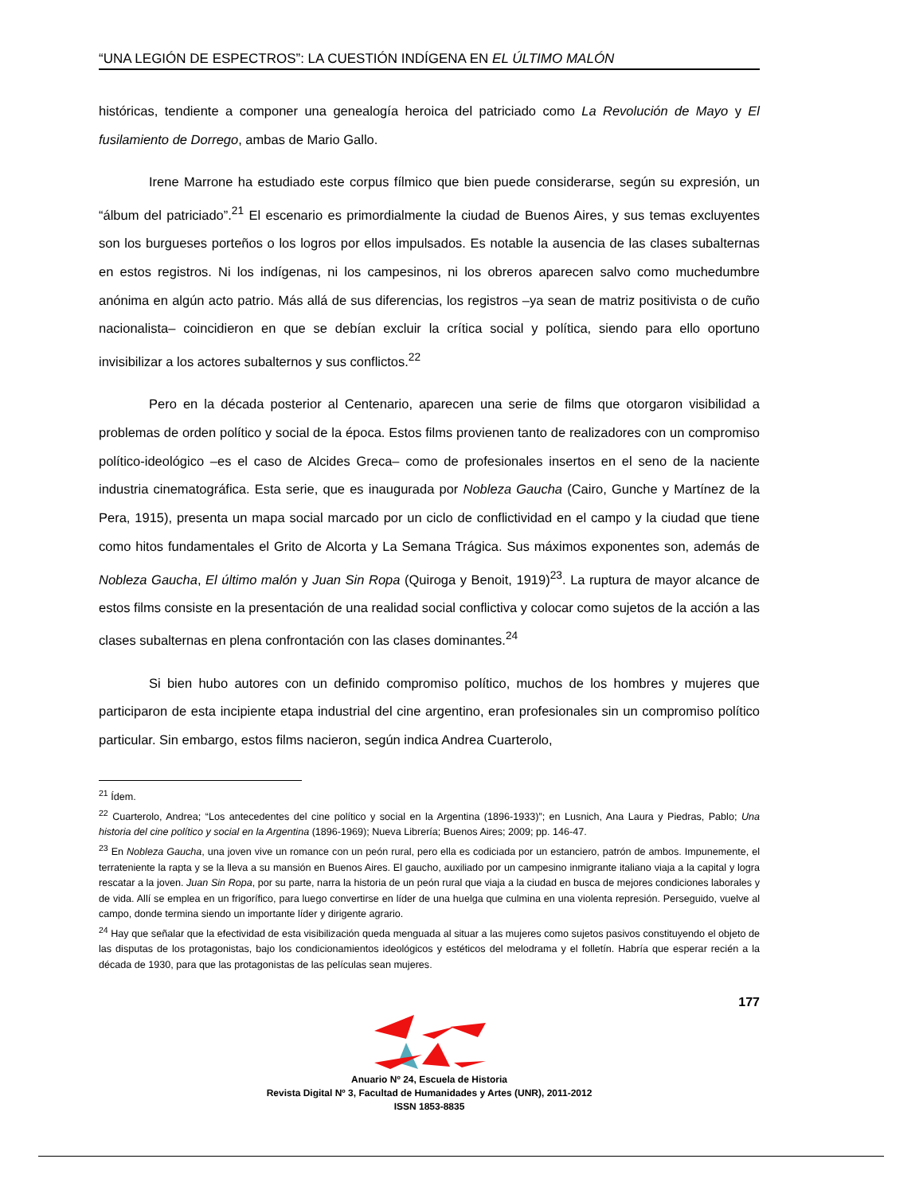“UNA LEGIÓN DE ESPECTROS”: LA CUESTIÓN INDÍGENA EN EL ÚLTIMO MALÓN
históricas, tendiente a componer una genealogía heroica del patriciado como La Revolución de Mayo y El fusilamiento de Dorrego, ambas de Mario Gallo.
Irene Marrone ha estudiado este corpus fílmico que bien puede considerarse, según su expresión, un “álbum del patriciado”.<sup>21</sup> El escenario es primordialmente la ciudad de Buenos Aires, y sus temas excluyentes son los burgueses porteños o los logros por ellos impulsados. Es notable la ausencia de las clases subalternas en estos registros. Ni los indígenas, ni los campesinos, ni los obreros aparecen salvo como muchedumbre anónima en algún acto patrio. Más allá de sus diferencias, los registros –ya sean de matriz positivista o de cuño nacionalista– coincidieron en que se debían excluir la crítica social y política, siendo para ello oportuno invisibilizar a los actores subalternos y sus conflictos.<sup>22</sup>
Pero en la década posterior al Centenario, aparecen una serie de films que otorgaron visibilidad a problemas de orden político y social de la época. Estos films provienen tanto de realizadores con un compromiso político-ideológico –es el caso de Alcides Greca– como de profesionales insertos en el seno de la naciente industria cinematográfica. Esta serie, que es inaugurada por Nobleza Gaucha (Cairo, Gunche y Martínez de la Pera, 1915), presenta un mapa social marcado por un ciclo de conflictividad en el campo y la ciudad que tiene como hitos fundamentales el Grito de Alcorta y La Semana Trágica. Sus máximos exponentes son, además de Nobleza Gaucha, El último malón y Juan Sin Ropa (Quiroga y Benoit, 1919)<sup>23</sup>. La ruptura de mayor alcance de estos films consiste en la presentación de una realidad social conflictiva y colocar como sujetos de la acción a las clases subalternas en plena confrontación con las clases dominantes.<sup>24</sup>
Si bien hubo autores con un definido compromiso político, muchos de los hombres y mujeres que participaron de esta incipiente etapa industrial del cine argentino, eran profesionales sin un compromiso político particular. Sin embargo, estos films nacieron, según indica Andrea Cuarterolo,
<sup>21</sup> Ídem.
<sup>22</sup> Cuarterolo, Andrea; “Los antecedentes del cine político y social en la Argentina (1896-1933)”; en Lusnich, Ana Laura y Piedras, Pablo; Una historia del cine político y social en la Argentina (1896-1969); Nueva Librería; Buenos Aires; 2009; pp. 146-47.
<sup>23</sup> En Nobleza Gaucha, una joven vive un romance con un peón rural, pero ella es codiciada por un estanciero, patrón de ambos. Impunemente, el terrateniente la rapta y se la lleva a su mansión en Buenos Aires. El gaucho, auxiliado por un campesino inmigrante italiano viaja a la capital y logra rescatar a la joven. Juan Sin Ropa, por su parte, narra la historia de un peón rural que viaja a la ciudad en busca de mejores condiciones laborales y de vida. Allí se emplea en un frigorífico, para luego convertirse en líder de una huelga que culmina en una violenta represión. Perseguido, vuelve al campo, donde termina siendo un importante líder y dirigente agrario.
<sup>24</sup> Hay que señalar que la efectividad de esta visibilización queda menguada al situar a las mujeres como sujetos pasivos constituyendo el objeto de las disputas de los protagonistas, bajo los condicionamientos ideológicos y estéticos del melodrama y el folletín. Habría que esperar recién a la década de 1930, para que las protagonistas de las películas sean mujeres.
177
Anuario Nº 24, Escuela de Historia
Revista Digital Nº 3, Facultad de Humanidades y Artes (UNR), 2011-2012
ISSN 1853-8835